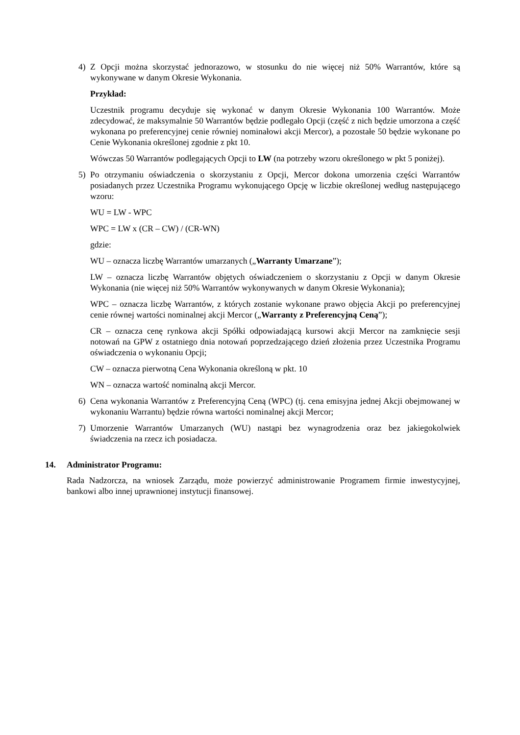4) Z Opcji można skorzystać jednorazowo, w stosunku do nie więcej niż 50% Warrantów, które są wykonywane w danym Okresie Wykonania.
Przykład:
Uczestnik programu decyduje się wykonać w danym Okresie Wykonania 100 Warrantów. Może zdecydować, że maksymalnie 50 Warrantów będzie podlegało Opcji (część z nich będzie umorzona a część wykonana po preferencyjnej cenie równiej nominałowi akcji Mercor), a pozostałe 50 będzie wykonane po Cenie Wykonania określonej zgodnie z pkt 10.
Wówczas 50 Warrantów podlegających Opcji to LW (na potrzeby wzoru określonego w pkt 5 poniżej).
5) Po otrzymaniu oświadczenia o skorzystaniu z Opcji, Mercor dokona umorzenia części Warrantów posiadanych przez Uczestnika Programu wykonującego Opcję w liczbie określonej według następującego wzoru:
WU = LW - WPC
WPC = LW x (CR – CW) / (CR-WN)
gdzie:
WU – oznacza liczbę Warrantów umarzanych („Warranty Umarzane”);
LW – oznacza liczbę Warrantów objętych oświadczeniem o skorzystaniu z Opcji w danym Okresie Wykonania (nie więcej niż 50% Warrantów wykonywanych w danym Okresie Wykonania);
WPC – oznacza liczbę Warrantów, z których zostanie wykonane prawo objęcia Akcji po preferencyjnej cenie równej wartości nominalnej akcji Mercor („Warranty z Preferencyjną Ceną”);
CR – oznacza cenę rynkowa akcji Spółki odpowiadającą kursowi akcji Mercor na zamknięcie sesji notowań na GPW z ostatniego dnia notowań poprzedzającego dzień złożenia przez Uczestnika Programu oświadczenia o wykonaniu Opcji;
CW – oznacza pierwotną Cena Wykonania określoną w pkt. 10
WN – oznacza wartość nominalną akcji Mercor.
6) Cena wykonania Warrantów z Preferencyjną Ceną (WPC) (tj. cena emisyjna jednej Akcji obejmowanej w wykonaniu Warrantu) będzie równa wartości nominalnej akcji Mercor;
7) Umorzenie Warrantów Umarzanych (WU) nastąpi bez wynagrodzenia oraz bez jakiegokolwiek świadczenia na rzecz ich posiadacza.
14. Administrator Programu:
Rada Nadzorcza, na wniosek Zarządu, może powierzyć administrowanie Programem firmie inwestycyjnej, bankowi albo innej uprawnionej instytucji finansowej.